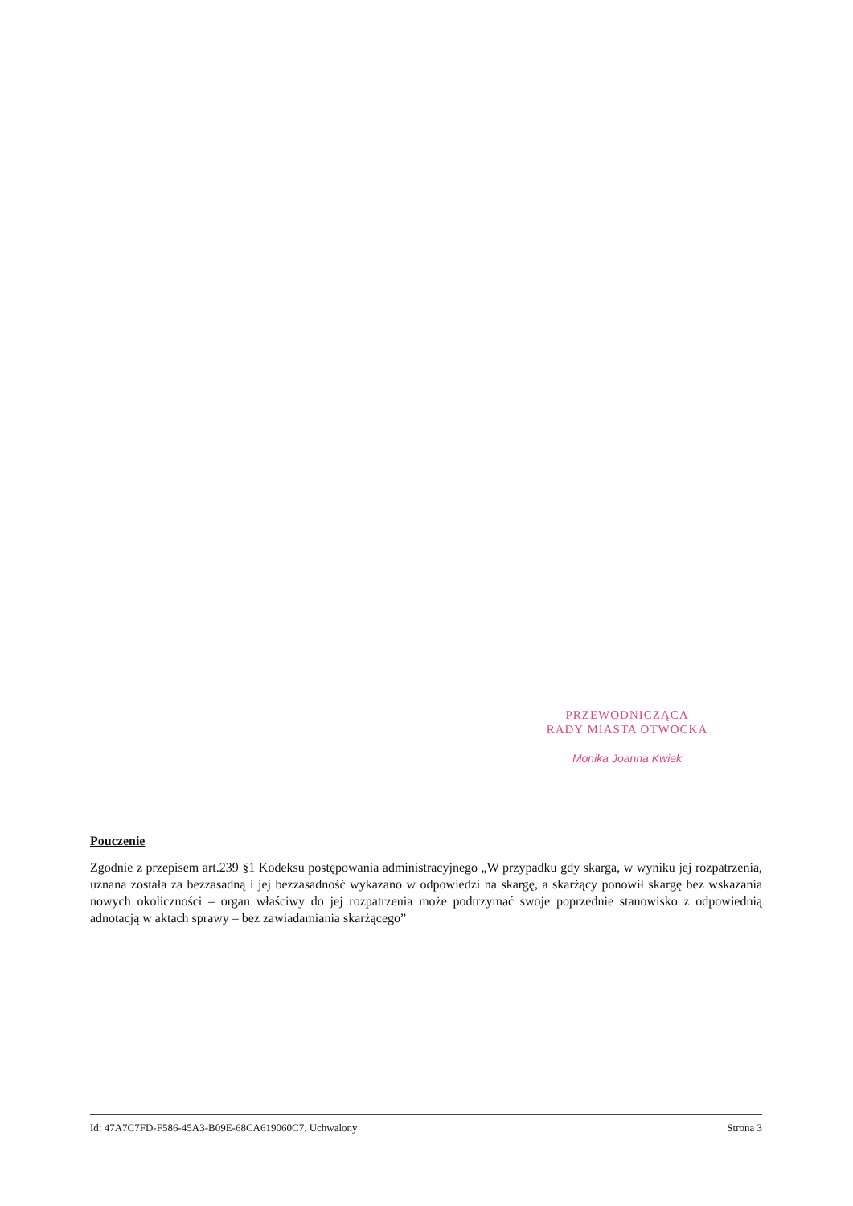PRZEWODNICZĄCA
RADY MIASTA OTWOCKA
Monika Joanna Kwiek
Pouczenie
Zgodnie z przepisem art.239 §1 Kodeksu postępowania administracyjnego „W przypadku gdy skarga, w wyniku jej rozpatrzenia, uznana została za bezzasadną i jej bezzasadność wykazano w odpowiedzi na skargę, a skarżący ponowił skargę bez wskazania nowych okoliczności – organ właściwy do jej rozpatrzenia może podtrzymać swoje poprzednie stanowisko z odpowiednią adnotacją w aktach sprawy – bez zawiadamiania skarżącego”
Id: 47A7C7FD-F586-45A3-B09E-68CA619060C7. Uchwalony Strona 3